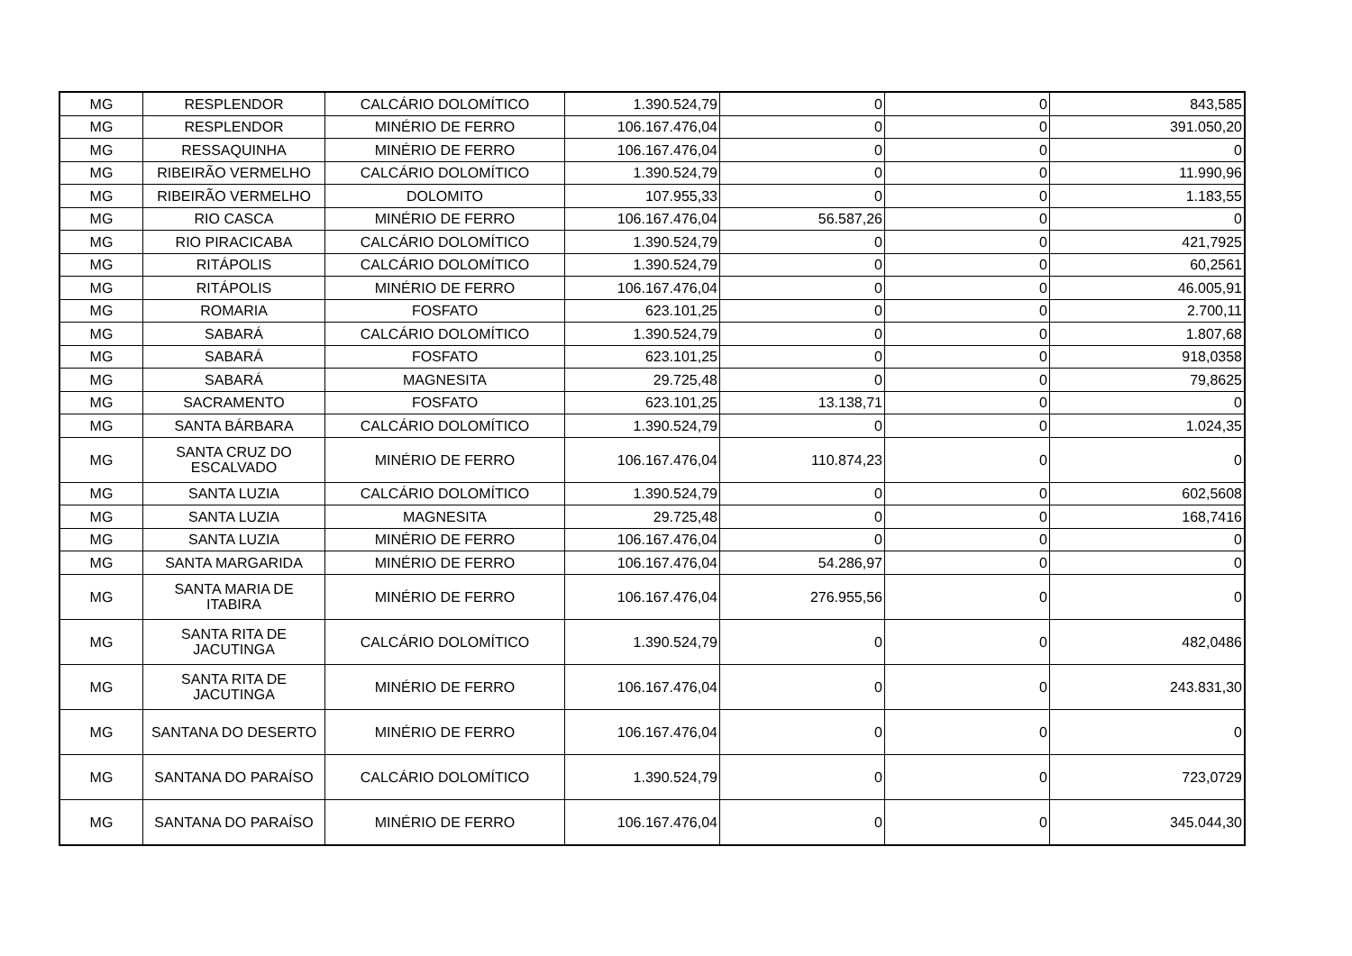| MG | RESPLENDOR | CALCÁRIO DOLOMÍTICO | 1.390.524,79 | 0 | 0 | 843,585 |
| MG | RESPLENDOR | MINÉRIO DE FERRO | 106.167.476,04 | 0 | 0 | 391.050,20 |
| MG | RESSAQUINHA | MINÉRIO DE FERRO | 106.167.476,04 | 0 | 0 | 0 |
| MG | RIBEIRÃO VERMELHO | CALCÁRIO DOLOMÍTICO | 1.390.524,79 | 0 | 0 | 11.990,96 |
| MG | RIBEIRÃO VERMELHO | DOLOMITO | 107.955,33 | 0 | 0 | 1.183,55 |
| MG | RIO CASCA | MINÉRIO DE FERRO | 106.167.476,04 | 56.587,26 | 0 | 0 |
| MG | RIO PIRACICABA | CALCÁRIO DOLOMÍTICO | 1.390.524,79 | 0 | 0 | 421,7925 |
| MG | RITÁPOLIS | CALCÁRIO DOLOMÍTICO | 1.390.524,79 | 0 | 0 | 60,2561 |
| MG | RITÁPOLIS | MINÉRIO DE FERRO | 106.167.476,04 | 0 | 0 | 46.005,91 |
| MG | ROMARIA | FOSFATO | 623.101,25 | 0 | 0 | 2.700,11 |
| MG | SABARÁ | CALCÁRIO DOLOMÍTICO | 1.390.524,79 | 0 | 0 | 1.807,68 |
| MG | SABARÁ | FOSFATO | 623.101,25 | 0 | 0 | 918,0358 |
| MG | SABARÁ | MAGNESITA | 29.725,48 | 0 | 0 | 79,8625 |
| MG | SACRAMENTO | FOSFATO | 623.101,25 | 13.138,71 | 0 | 0 |
| MG | SANTA BÁRBARA | CALCÁRIO DOLOMÍTICO | 1.390.524,79 | 0 | 0 | 1.024,35 |
| MG | SANTA CRUZ DO ESCALVADO | MINÉRIO DE FERRO | 106.167.476,04 | 110.874,23 | 0 | 0 |
| MG | SANTA LUZIA | CALCÁRIO DOLOMÍTICO | 1.390.524,79 | 0 | 0 | 602,5608 |
| MG | SANTA LUZIA | MAGNESITA | 29.725,48 | 0 | 0 | 168,7416 |
| MG | SANTA LUZIA | MINÉRIO DE FERRO | 106.167.476,04 | 0 | 0 | 0 |
| MG | SANTA MARGARIDA | MINÉRIO DE FERRO | 106.167.476,04 | 54.286,97 | 0 | 0 |
| MG | SANTA MARIA DE ITABIRA | MINÉRIO DE FERRO | 106.167.476,04 | 276.955,56 | 0 | 0 |
| MG | SANTA RITA DE JACUTINGA | CALCÁRIO DOLOMÍTICO | 1.390.524,79 | 0 | 0 | 482,0486 |
| MG | SANTA RITA DE JACUTINGA | MINÉRIO DE FERRO | 106.167.476,04 | 0 | 0 | 243.831,30 |
| MG | SANTANA DO DESERTO | MINÉRIO DE FERRO | 106.167.476,04 | 0 | 0 | 0 |
| MG | SANTANA DO PARAÍSO | CALCÁRIO DOLOMÍTICO | 1.390.524,79 | 0 | 0 | 723,0729 |
| MG | SANTANA DO PARAÍSO | MINÉRIO DE FERRO | 106.167.476,04 | 0 | 0 | 345.044,30 |